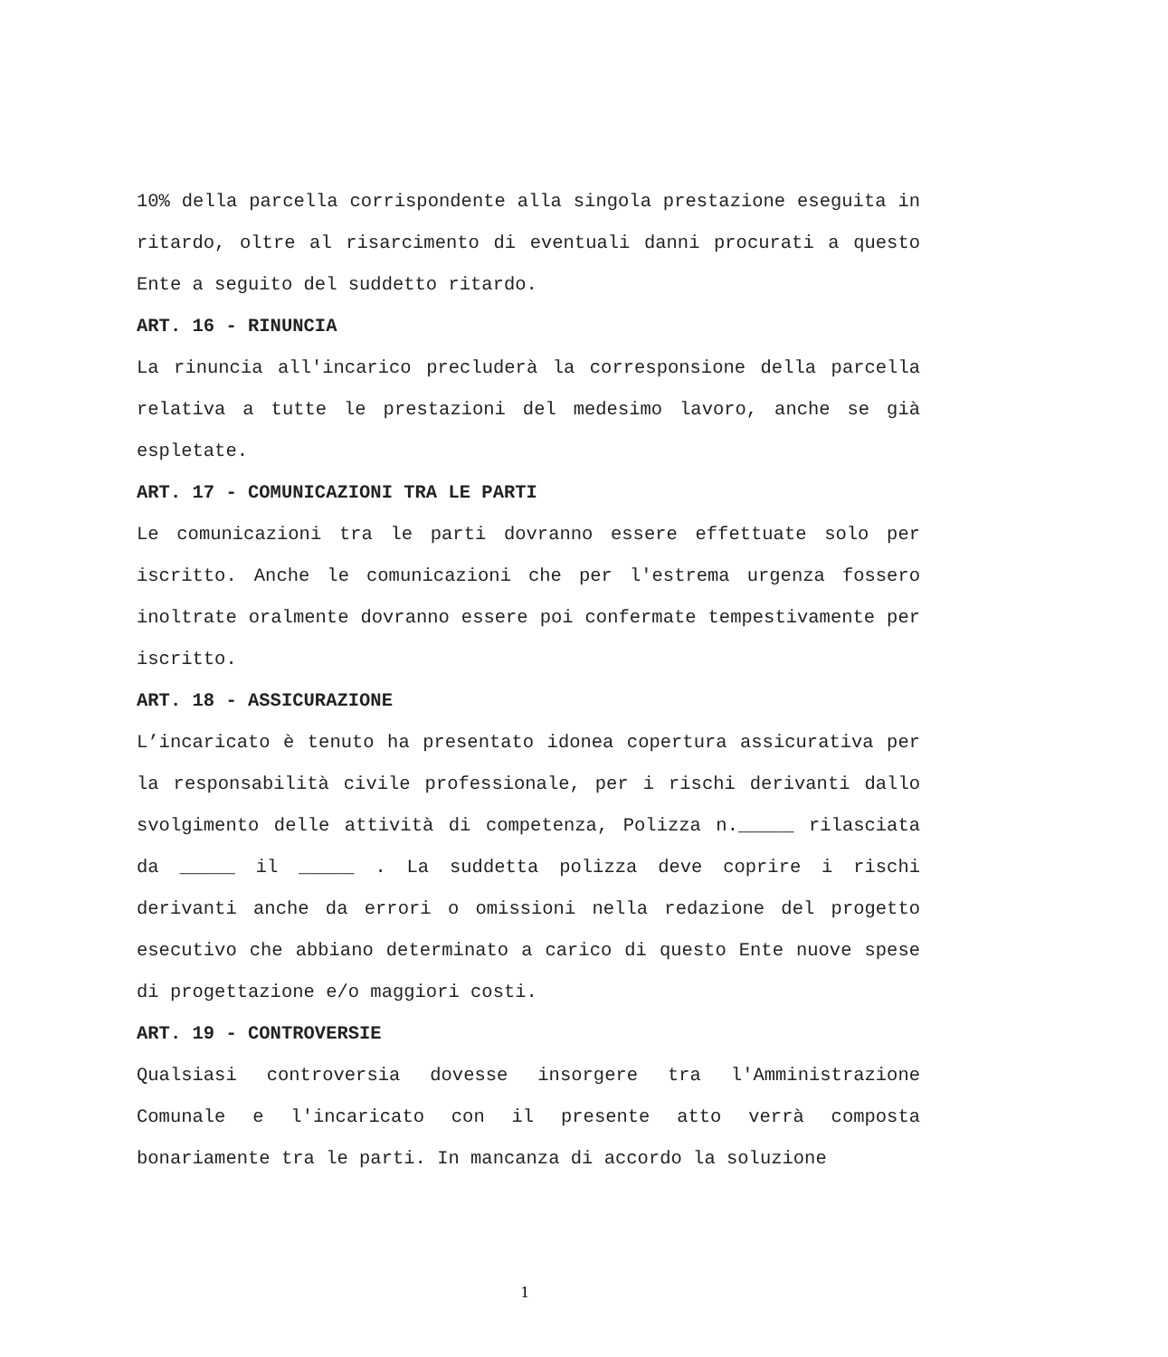10% della parcella corrispondente alla singola prestazione eseguita in ritardo, oltre al risarcimento di eventuali danni procurati a questo Ente a seguito del suddetto ritardo.
ART. 16 - RINUNCIA
La rinuncia all'incarico precluderà la corresponsione della parcella relativa a tutte le prestazioni del medesimo lavoro, anche se già espletate.
ART. 17 - COMUNICAZIONI TRA LE PARTI
Le comunicazioni tra le parti dovranno essere effettuate solo per iscritto. Anche le comunicazioni che per l'estrema urgenza fossero inoltrate oralmente dovranno essere poi confermate tempestivamente per iscritto.
ART. 18 - ASSICURAZIONE
L’incaricato è tenuto ha presentato idonea copertura assicurativa per la responsabilità civile professionale, per i rischi derivanti dallo svolgimento delle attività di competenza, Polizza n._____ rilasciata da _____ il _____ . La suddetta polizza deve coprire i rischi derivanti anche da errori o omissioni nella redazione del progetto esecutivo che abbiano determinato a carico di questo Ente nuove spese di progettazione e/o maggiori costi.
ART. 19 - CONTROVERSIE
Qualsiasi controversia dovesse insorgere tra l'Amministrazione Comunale e l'incaricato con il presente atto verrà composta bonariamente tra le parti. In mancanza di accordo la soluzione
1